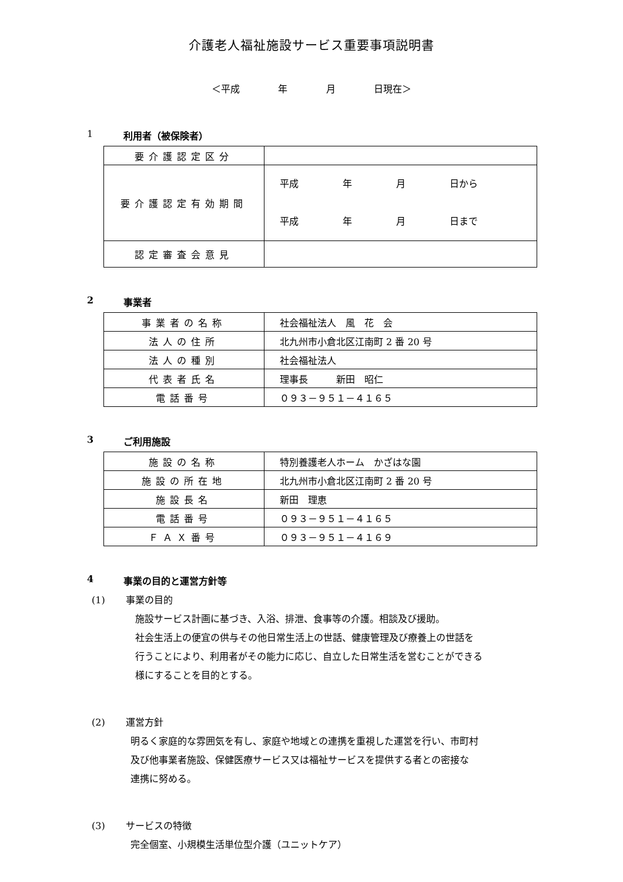介護老人福祉施設サービス重要事項説明書
＜平成 年 月 日現在＞
1 利用者（被保険者）
| 要介護認定区分 | |
| 要介護認定有効期間 | 平成 年 月 日から 平成 年 月 日まで |
| 認定審査会意見 | |
2 事業者
| 事業者の名称 | 社会福祉法人 風 花 会 |
| 法人の住所 | 北九州市小倉北区江南町 2 番 20 号 |
| 法人の種別 | 社会福祉法人 |
| 代表者氏名 | 理事長 新田 昭仁 |
| 電話番号 | ０９３－９５１－４１６５ |
3 ご利用施設
| 施設の名称 | 特別養護老人ホーム かざはな園 |
| 施設の所在地 | 北九州市小倉北区江南町 2 番 20 号 |
| 施設長名 | 新田 理恵 |
| 電話番号 | ０９３－９５１－４１６５ |
| ＦＡＸ番号 | ０９３－９５１－４１６９ |
4 事業の目的と運営方針等
(1) 事業の目的
施設サービス計画に基づき、入浴、排泄、食事等の介護。相談及び援助。
社会生活上の便宜の供与その他日常生活上の世話、健康管理及び療養上の世話を
行うことにより、利用者がその能力に応じ、自立した日常生活を営むことができる
様にすることを目的とする。
(2) 運営方針
明るく家庭的な雰囲気を有し、家庭や地域との連携を重視した運営を行い、市町村
及び他事業者施設、保健医療サービス又は福祉サービスを提供する者との密接な
連携に努める。
(3) サービスの特徴
完全個室、小規模生活単位型介護（ユニットケア）